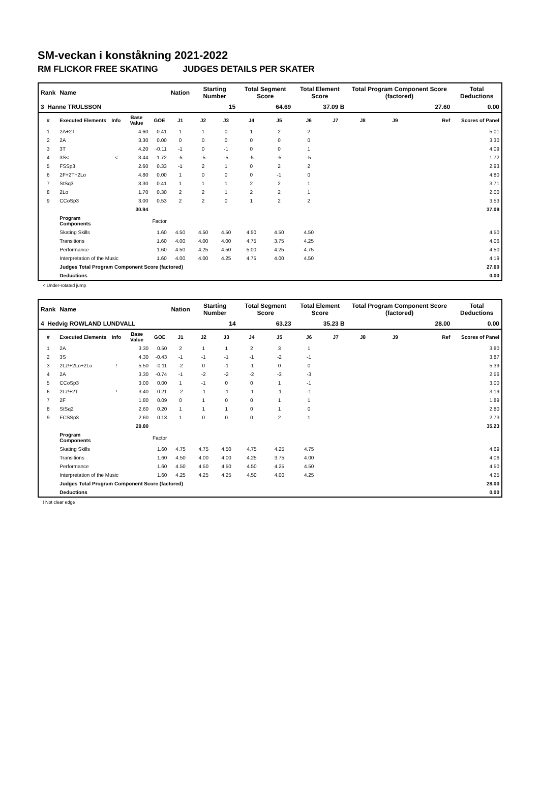SM-veckan i konståkning 2021-2022
RM FLICKOR FREE SKATING JUDGES DETAILS PER SKATER
| Rank | Name | | | | Nation | Starting Number | | Total Segment Score | | Total Element Score | | Total Program Component Score (factored) | | | Total Deductions |
| --- | --- | --- | --- | --- | --- | --- | --- | --- | --- | --- | --- | --- | --- | --- | --- |
| 3 Hanne TRULSSON | | | | | | 15 | | 64.69 | | 37.09 B | | 27.60 | | | 0.00 |
| # | Executed Elements | Info | Base Value | GOE | J1 | J2 | J3 | J4 | J5 | J6 | J7 | J8 | J9 | Ref | Scores of Panel |
| 1 | 2A+2T | | 4.60 | 0.41 | 1 | 1 | 0 | 1 | 2 | 2 | | | | | 5.01 |
| 2 | 2A | | 3.30 | 0.00 | 0 | 0 | 0 | 0 | 0 | 0 | | | | | 3.30 |
| 3 | 3T | | 4.20 | -0.11 | -1 | 0 | -1 | 0 | 0 | 1 | | | | | 4.09 |
| 4 | 3S< | < | 3.44 | -1.72 | -5 | -5 | -5 | -5 | -5 | -5 | | | | | 1.72 |
| 5 | FSSp3 | | 2.60 | 0.33 | -1 | 2 | 1 | 0 | 2 | 2 | | | | | 2.93 |
| 6 | 2F+2T+2Lo | | 4.80 | 0.00 | 1 | 0 | 0 | 0 | -1 | 0 | | | | | 4.80 |
| 7 | StSq3 | | 3.30 | 0.41 | 1 | 1 | 1 | 2 | 2 | 1 | | | | | 3.71 |
| 8 | 2Lo | | 1.70 | 0.30 | 2 | 2 | 1 | 2 | 2 | 1 | | | | | 2.00 |
| 9 | CCoSp3 | | 3.00 | 0.53 | 2 | 2 | 0 | 1 | 2 | 2 | | | | | 3.53 |
| | | | 30.94 | | | | | | | | | | | | 37.09 |
| | Program Components | | | Factor | | | | | | | | | | | |
| | Skating Skills | | | 1.60 | 4.50 | 4.50 | 4.50 | 4.50 | 4.50 | 4.50 | | | | | 4.50 |
| | Transitions | | | 1.60 | 4.00 | 4.00 | 4.00 | 4.75 | 3.75 | 4.25 | | | | | 4.06 |
| | Performance | | | 1.60 | 4.50 | 4.25 | 4.50 | 5.00 | 4.25 | 4.75 | | | | | 4.50 |
| | Interpretation of the Music | | | 1.60 | 4.00 | 4.00 | 4.25 | 4.75 | 4.00 | 4.50 | | | | | 4.19 |
| | Judges Total Program Component Score (factored) | | | | | | | | | | | | | | 27.60 |
| | Deductions | | | | | | | | | | | | | | 0.00 |
< Under-rotated jump
| Rank | Name | | | | Nation | Starting Number | | Total Segment Score | | Total Element Score | | Total Program Component Score (factored) | | | Total Deductions |
| --- | --- | --- | --- | --- | --- | --- | --- | --- | --- | --- | --- | --- | --- | --- | --- |
| 4 Hedvig ROWLAND LUNDVALL | | | | | | 14 | | 63.23 | | 35.23 B | | 28.00 | | | 0.00 |
| # | Executed Elements | Info | Base Value | GOE | J1 | J2 | J3 | J4 | J5 | J6 | J7 | J8 | J9 | Ref | Scores of Panel |
| 1 | 2A | | 3.30 | 0.50 | 2 | 1 | 1 | 2 | 3 | 1 | | | | | 3.80 |
| 2 | 3S | | 4.30 | -0.43 | -1 | -1 | -1 | -1 | -2 | -1 | | | | | 3.87 |
| 3 | 2Lz!+2Lo+2Lo | ! | 5.50 | -0.11 | -2 | 0 | -1 | -1 | 0 | 0 | | | | | 5.39 |
| 4 | 2A | | 3.30 | -0.74 | -1 | -2 | -2 | -2 | -3 | -3 | | | | | 2.56 |
| 5 | CCoSp3 | | 3.00 | 0.00 | 1 | -1 | 0 | 0 | 1 | -1 | | | | | 3.00 |
| 6 | 2Lz!+2T | ! | 3.40 | -0.21 | -2 | -1 | -1 | -1 | -1 | -1 | | | | | 3.19 |
| 7 | 2F | | 1.80 | 0.09 | 0 | 1 | 0 | 0 | 1 | 1 | | | | | 1.89 |
| 8 | StSq2 | | 2.60 | 0.20 | 1 | 1 | 1 | 0 | 1 | 0 | | | | | 2.80 |
| 9 | FCSSp3 | | 2.60 | 0.13 | 1 | 0 | 0 | 0 | 2 | 1 | | | | | 2.73 |
| | | | 29.80 | | | | | | | | | | | | 35.23 |
| | Program Components | | | Factor | | | | | | | | | | | |
| | Skating Skills | | | 1.60 | 4.75 | 4.75 | 4.50 | 4.75 | 4.25 | 4.75 | | | | | 4.69 |
| | Transitions | | | 1.60 | 4.50 | 4.00 | 4.00 | 4.25 | 3.75 | 4.00 | | | | | 4.06 |
| | Performance | | | 1.60 | 4.50 | 4.50 | 4.50 | 4.50 | 4.25 | 4.50 | | | | | 4.50 |
| | Interpretation of the Music | | | 1.60 | 4.25 | 4.25 | 4.25 | 4.50 | 4.00 | 4.25 | | | | | 4.25 |
| | Judges Total Program Component Score (factored) | | | | | | | | | | | | | | 28.00 |
| | Deductions | | | | | | | | | | | | | | 0.00 |
! Not clear edge